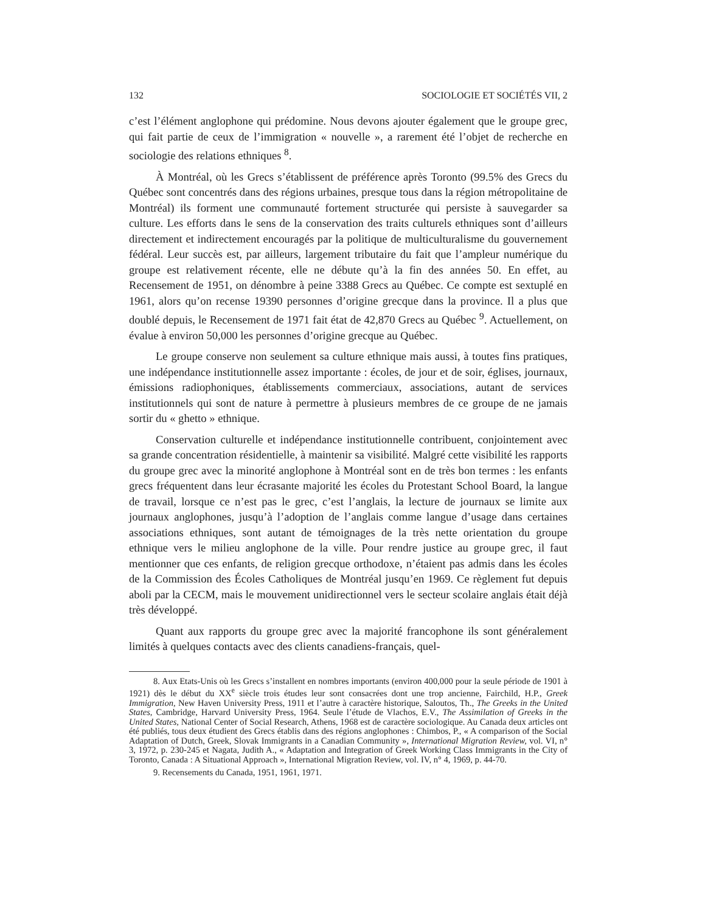132 SOCIOLOGIE ET SOCIÉTÉS VII, 2
c’est l’élément anglophone qui prédomine. Nous devons ajouter également que le groupe grec, qui fait partie de ceux de l’immigration « nouvelle », a rarement été l’objet de recherche en sociologie des relations ethniques <sup>8</sup>.
À Montréal, où les Grecs s’établissent de préférence après Toronto (99.5% des Grecs du Québec sont concentrés dans des régions urbaines, presque tous dans la région métropolitaine de Montréal) ils forment une communauté fortement structurée qui persiste à sauvegarder sa culture. Les efforts dans le sens de la conservation des traits culturels ethniques sont d’ailleurs directement et indirectement encouragés par la politique de multiculturalisme du gouvernement fédéral. Leur succès est, par ailleurs, largement tributaire du fait que l’ampleur numérique du groupe est relativement récente, elle ne débute qu’à la fin des années 50. En effet, au Recensement de 1951, on dénombre à peine 3388 Grecs au Québec. Ce compte est sextuplé en 1961, alors qu’on recense 19390 personnes d’origine grecque dans la province. Il a plus que doublé depuis, le Recensement de 1971 fait état de 42,870 Grecs au Québec <sup>9</sup>. Actuellement, on évalue à environ 50,000 les personnes d’origine grecque au Québec.
Le groupe conserve non seulement sa culture ethnique mais aussi, à toutes fins pratiques, une indépendance institutionnelle assez importante : écoles, de jour et de soir, églises, journaux, émissions radiophoniques, établissements commerciaux, associations, autant de services institutionnels qui sont de nature à permettre à plusieurs membres de ce groupe de ne jamais sortir du « ghetto » ethnique.
Conservation culturelle et indépendance institutionnelle contribuent, conjointement avec sa grande concentration résidentielle, à maintenir sa visibilité. Malgré cette visibilité les rapports du groupe grec avec la minorité anglophone à Montréal sont en de très bon termes : les enfants grecs fréquentent dans leur écrasante majorité les écoles du Protestant School Board, la langue de travail, lorsque ce n’est pas le grec, c’est l’anglais, la lecture de journaux se limite aux journaux anglophones, jusqu’à l’adoption de l’anglais comme langue d’usage dans certaines associations ethniques, sont autant de témoignages de la très nette orientation du groupe ethnique vers le milieu anglophone de la ville. Pour rendre justice au groupe grec, il faut mentionner que ces enfants, de religion grecque orthodoxe, n’étaient pas admis dans les écoles de la Commission des Écoles Catholiques de Montréal jusqu’en 1969. Ce règlement fut depuis aboli par la CECM, mais le mouvement unidirectionnel vers le secteur scolaire anglais était déjà très développé.
Quant aux rapports du groupe grec avec la majorité francophone ils sont généralement limités à quelques contacts avec des clients canadiens-français, quel-
8. Aux Etats-Unis où les Grecs s’installent en nombres importants (environ 400,000 pour la seule période de 1901 à 1921) dès le début du XX<sup>e</sup> siècle trois études leur sont consacrées dont une trop ancienne, Fairchild, H.P., Greek Immigration, New Haven University Press, 1911 et l’autre à caractère historique, Saloutos, Th., The Greeks in the United States, Cambridge, Harvard University Press, 1964. Seule l’étude de Vlachos, E.V., The Assimilation of Greeks in the United States, National Center of Social Research, Athens, 1968 est de caractère sociologique. Au Canada deux articles ont été publiés, tous deux étudient des Grecs établis dans des régions anglophones : Chimbos, P., « A comparison of the Social Adaptation of Dutch, Greek, Slovak Immigrants in a Canadian Community », International Migration Review, vol. VI, n° 3, 1972, p. 230-245 et Nagata, Judith A., « Adaptation and Integration of Greek Working Class Immigrants in the City of Toronto, Canada : A Situational Approach », International Migration Review, vol. IV, n° 4, 1969, p. 44-70.
9. Recensements du Canada, 1951, 1961, 1971.